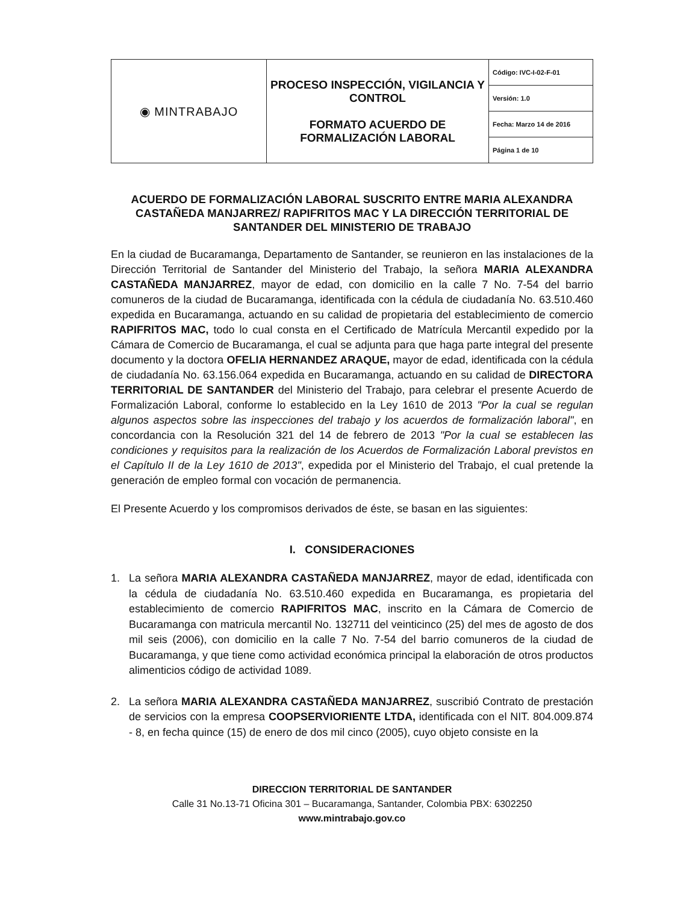| ◉ MINTRABAJO | PROCESO INSPECCIÓN, VIGILANCIA Y CONTROL FORMATO ACUERDO DE FORMALIZACIÓN LABORAL | Código: IVC-I-02-F-01 |
| | | Versión: 1.0 |
| | | Fecha: Marzo 14 de 2016 |
| | | Página 1 de 10 |
ACUERDO DE FORMALIZACIÓN LABORAL SUSCRITO ENTRE MARIA ALEXANDRA CASTAÑEDA MANJARREZ/ RAPIFRITOS MAC Y LA DIRECCIÓN TERRITORIAL DE SANTANDER DEL MINISTERIO DE TRABAJO
En la ciudad de Bucaramanga, Departamento de Santander, se reunieron en las instalaciones de la Dirección Territorial de Santander del Ministerio del Trabajo, la señora MARIA ALEXANDRA CASTAÑEDA MANJARREZ, mayor de edad, con domicilio en la calle 7 No. 7-54 del barrio comuneros de la ciudad de Bucaramanga, identificada con la cédula de ciudadanía No. 63.510.460 expedida en Bucaramanga, actuando en su calidad de propietaria del establecimiento de comercio RAPIFRITOS MAC, todo lo cual consta en el Certificado de Matrícula Mercantil expedido por la Cámara de Comercio de Bucaramanga, el cual se adjunta para que haga parte integral del presente documento y la doctora OFELIA HERNANDEZ ARAQUE, mayor de edad, identificada con la cédula de ciudadanía No. 63.156.064 expedida en Bucaramanga, actuando en su calidad de DIRECTORA TERRITORIAL DE SANTANDER del Ministerio del Trabajo, para celebrar el presente Acuerdo de Formalización Laboral, conforme lo establecido en la Ley 1610 de 2013 "Por la cual se regulan algunos aspectos sobre las inspecciones del trabajo y los acuerdos de formalización laboral", en concordancia con la Resolución 321 del 14 de febrero de 2013 "Por la cual se establecen las condiciones y requisitos para la realización de los Acuerdos de Formalización Laboral previstos en el Capítulo II de la Ley 1610 de 2013", expedida por el Ministerio del Trabajo, el cual pretende la generación de empleo formal con vocación de permanencia.
El Presente Acuerdo y los compromisos derivados de éste, se basan en las siguientes:
I. CONSIDERACIONES
1. La señora MARIA ALEXANDRA CASTAÑEDA MANJARREZ, mayor de edad, identificada con la cédula de ciudadanía No. 63.510.460 expedida en Bucaramanga, es propietaria del establecimiento de comercio RAPIFRITOS MAC, inscrito en la Cámara de Comercio de Bucaramanga con matricula mercantil No. 132711 del veinticinco (25) del mes de agosto de dos mil seis (2006), con domicilio en la calle 7 No. 7-54 del barrio comuneros de la ciudad de Bucaramanga, y que tiene como actividad económica principal la elaboración de otros productos alimenticios código de actividad 1089.
2. La señora MARIA ALEXANDRA CASTAÑEDA MANJARREZ, suscribió Contrato de prestación de servicios con la empresa COOPSERVIORIENTE LTDA, identificada con el NIT. 804.009.874 - 8, en fecha quince (15) de enero de dos mil cinco (2005), cuyo objeto consiste en la
DIRECCION TERRITORIAL DE SANTANDER
Calle 31 No.13-71 Oficina 301 – Bucaramanga, Santander, Colombia PBX: 6302250
www.mintrabajo.gov.co